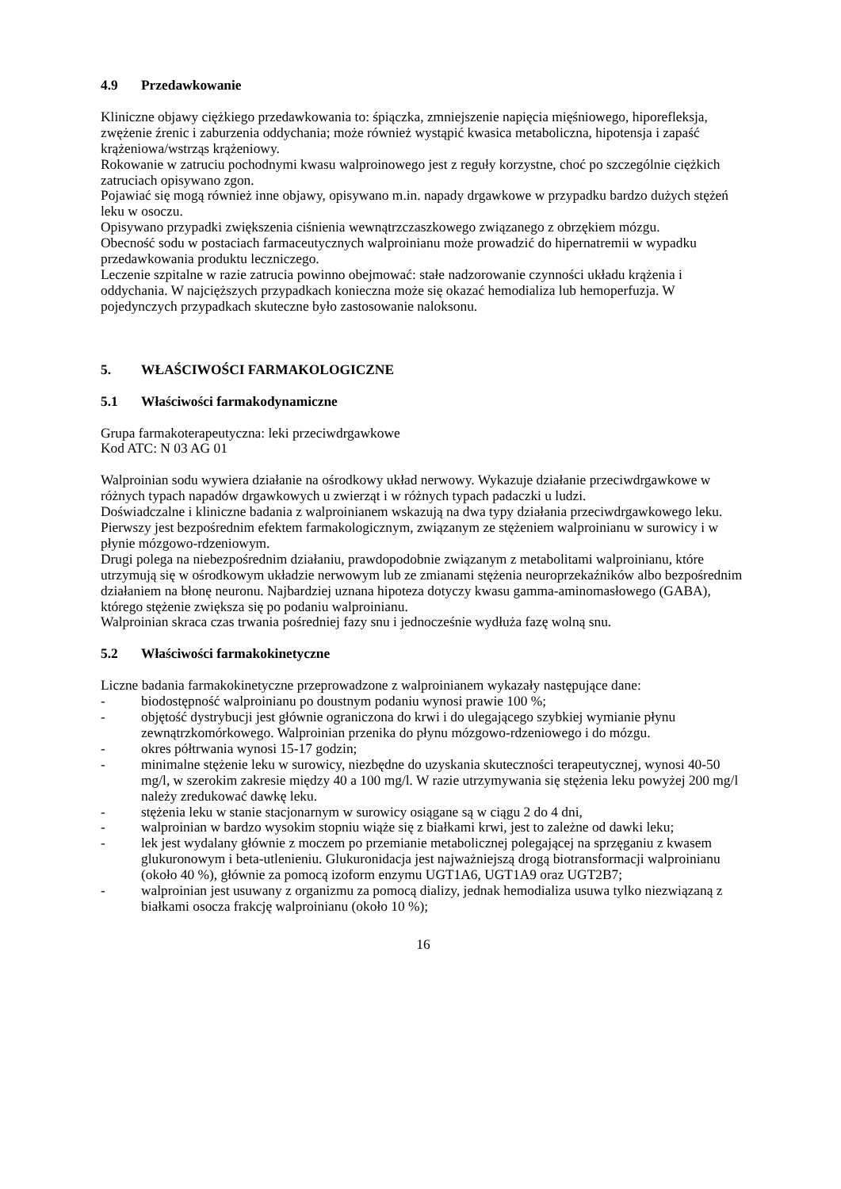4.9 Przedawkowanie
Kliniczne objawy ciężkiego przedawkowania to: śpiączka, zmniejszenie napięcia mięśniowego, hiporefleksja, zwężenie źrenic i zaburzenia oddychania; może również wystąpić kwasica metaboliczna, hipotensja i zapaść krążeniowa/wstrząs krążeniowy.
Rokowanie w zatruciu pochodnymi kwasu walproinowego jest z reguły korzystne, choć po szczególnie ciężkich zatruciach opisywano zgon.
Pojawiać się mogą również inne objawy, opisywano m.in. napady drgawkowe w przypadku bardzo dużych stężeń leku w osoczu.
Opisywano przypadki zwiększenia ciśnienia wewnątrzczaszkowego związanego z obrzękiem mózgu.
Obecność sodu w postaciach farmaceutycznych walproinianu może prowadzić do hipernatremii w wypadku przedawkowania produktu leczniczego.
Leczenie szpitalne w razie zatrucia powinno obejmować: stałe nadzorowanie czynności układu krążenia i oddychania. W najcięższych przypadkach konieczna może się okazać hemodializa lub hemoperfuzja. W pojedynczych przypadkach skuteczne było zastosowanie naloksonu.
5. WŁAŚCIWOŚCI FARMAKOLOGICZNE
5.1 Właściwości farmakodynamiczne
Grupa farmakoterapeutyczna: leki przeciwdrgawkowe
Kod ATC: N 03 AG 01
Walproinian sodu wywiera działanie na ośrodkowy układ nerwowy. Wykazuje działanie przeciwdrgawkowe w różnych typach napadów drgawkowych u zwierząt i w różnych typach padaczki u ludzi.
Doświadczalne i kliniczne badania z walproinianem wskazują na dwa typy działania przeciwdrgawkowego leku. Pierwszy jest bezpośrednim efektem farmakologicznym, związanym ze stężeniem walproinianu w surowicy i w płynie mózgowo-rdzeniowym.
Drugi polega na niebezpośrednim działaniu, prawdopodobnie związanym z metabolitami walproinianu, które utrzymują się w ośrodkowym układzie nerwowym lub ze zmianami stężenia neuroprzekaźników albo bezpośrednim działaniem na błonę neuronu. Najbardziej uznana hipoteza dotyczy kwasu gamma-aminomasłowego (GABA), którego stężenie zwiększa się po podaniu walproinianu.
Walproinian skraca czas trwania pośredniej fazy snu i jednocześnie wydłuża fazę wolną snu.
5.2 Właściwości farmakokinetyczne
Liczne badania farmakokinetyczne przeprowadzone z walproinianem wykazały następujące dane:
- biodostępność walproinianu po doustnym podaniu wynosi prawie 100 %;
- objętość dystrybucji jest głównie ograniczona do krwi i do ulegającego szybkiej wymianie płynu zewnątrzkomórkowego. Walproinian przenika do płynu mózgowo-rdzeniowego i do mózgu.
- okres półtrwania wynosi 15-17 godzin;
- minimalne stężenie leku w surowicy, niezbędne do uzyskania skuteczności terapeutycznej, wynosi 40-50 mg/l, w szerokim zakresie między 40 a 100 mg/l. W razie utrzymywania się stężenia leku powyżej 200 mg/l należy zredukować dawkę leku.
- stężenia leku w stanie stacjonarnym w surowicy osiągane są w ciągu 2 do 4 dni,
- walproinian w bardzo wysokim stopniu wiąże się z białkami krwi, jest to zależne od dawki leku;
- lek jest wydalany głównie z moczem po przemianie metabolicznej polegającej na sprzęganiu z kwasem glukuronowym i beta-utlenieniu. Glukuronidacja jest najważniejszą drogą biotransformacji walproinianu (około 40 %), głównie za pomocą izoform enzymu UGT1A6, UGT1A9 oraz UGT2B7;
- walproinian jest usuwany z organizmu za pomocą dializy, jednak hemodializa usuwa tylko niezwiązaną z białkami osocza frakcję walproinianu (około 10 %);
16